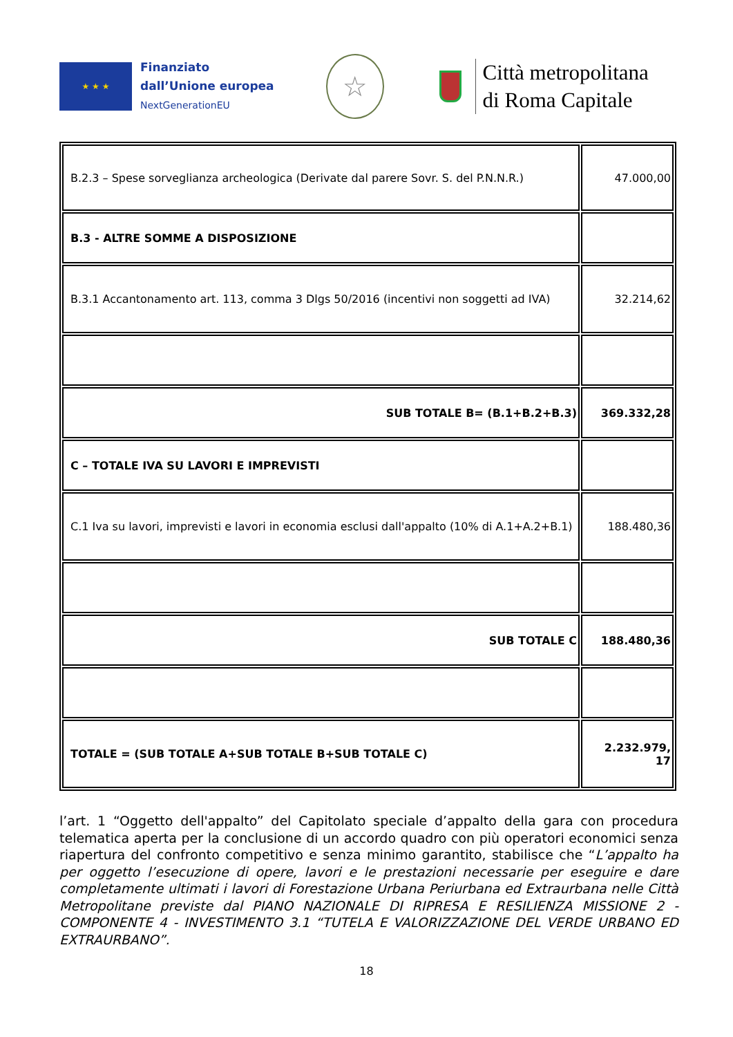★ ★ ★
Finanziato
dall’Unione europea
NextGenerationEU
☆
Città metropolitana
di Roma Capitale
| B.2.3 – Spese sorveglianza archeologica (Derivate dal parere Sovr. S. del P.N.N.R.) | 47.000,00 |
| B.3 - ALTRE SOMME A DISPOSIZIONE | |
| B.3.1 Accantonamento art. 113, comma 3 Dlgs 50/2016 (incentivi non soggetti ad IVA) | 32.214,62 |
| SUB TOTALE B= (B.1+B.2+B.3) | 369.332,28 |
| C – TOTALE IVA SU LAVORI E IMPREVISTI | |
| C.1 Iva su lavori, imprevisti e lavori in economia esclusi dall'appalto (10% di A.1+A.2+B.1) | 188.480,36 |
| SUB TOTALE C | 188.480,36 |
| TOTALE = (SUB TOTALE A+SUB TOTALE B+SUB TOTALE C) | 2.232.979, 17 |
l’art. 1 “Oggetto dell'appalto” del Capitolato speciale d’appalto della gara con procedura telematica aperta per la conclusione di un accordo quadro con più operatori economici senza riapertura del confronto competitivo e senza minimo garantito, stabilisce che “L’appalto ha per oggetto l’esecuzione di opere, lavori e le prestazioni necessarie per eseguire e dare completamente ultimati i lavori di Forestazione Urbana Periurbana ed Extraurbana nelle Città Metropolitane previste dal PIANO NAZIONALE DI RIPRESA E RESILIENZA MISSIONE 2 - COMPONENTE 4 - INVESTIMENTO 3.1 “TUTELA E VALORIZZAZIONE DEL VERDE URBANO ED EXTRAURBANO”.
18